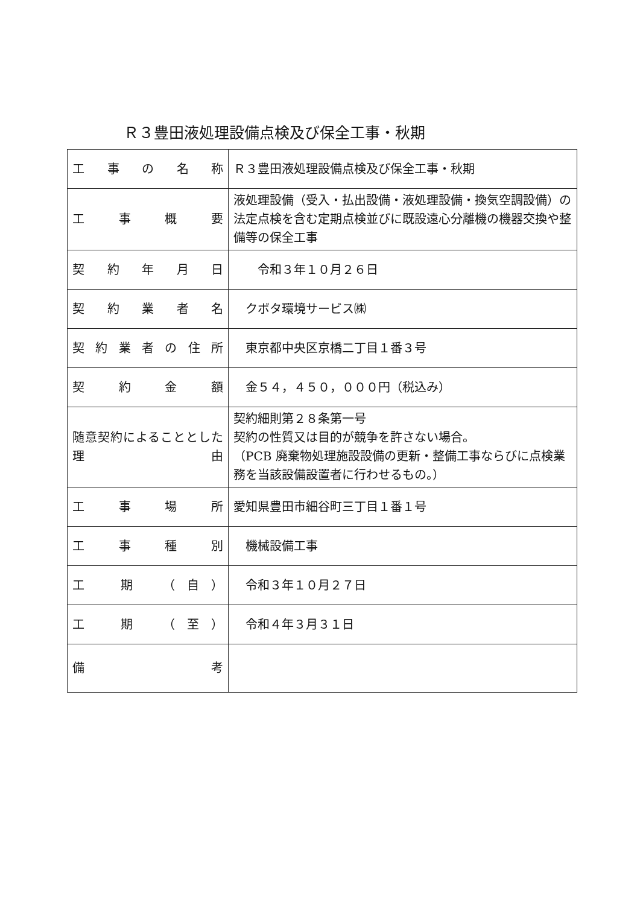Ｒ３豊田液処理設備点検及び保全工事・秋期
| 工 事 の 名 称 | Ｒ３豊田液処理設備点検及び保全工事・秋期 |
| 工 事 概 要 | 液処理設備（受入・払出設備・液処理設備・換気空調設備）の法定点検を含む定期点検並びに既設遠心分離機の機器交換や整備等の保全工事 |
| 契 約 年 月 日 | 令和３年１０月２６日 |
| 契 約 業 者 名 | クボタ環境サービス㈱ |
| 契約業者の住所 | 東京都中央区京橋二丁目１番３号 |
| 契 約 金 額 | 金５４，４５０，０００円（税込み） |
| 随意契約によることとした 理 由 | 契約細則第２８条第一号 契約の性質又は目的が競争を許さない場合。 （PCB 廃棄物処理施設設備の更新・整備工事ならびに点検業務を当該設備設置者に行わせるもの。） |
| 工 事 場 所 | 愛知県豊田市細谷町三丁目１番１号 |
| 工 事 種 別 | 機械設備工事 |
| 工 期 （自） | 令和３年１０月２７日 |
| 工 期 （至） | 令和４年３月３１日 |
| 備 考 | |